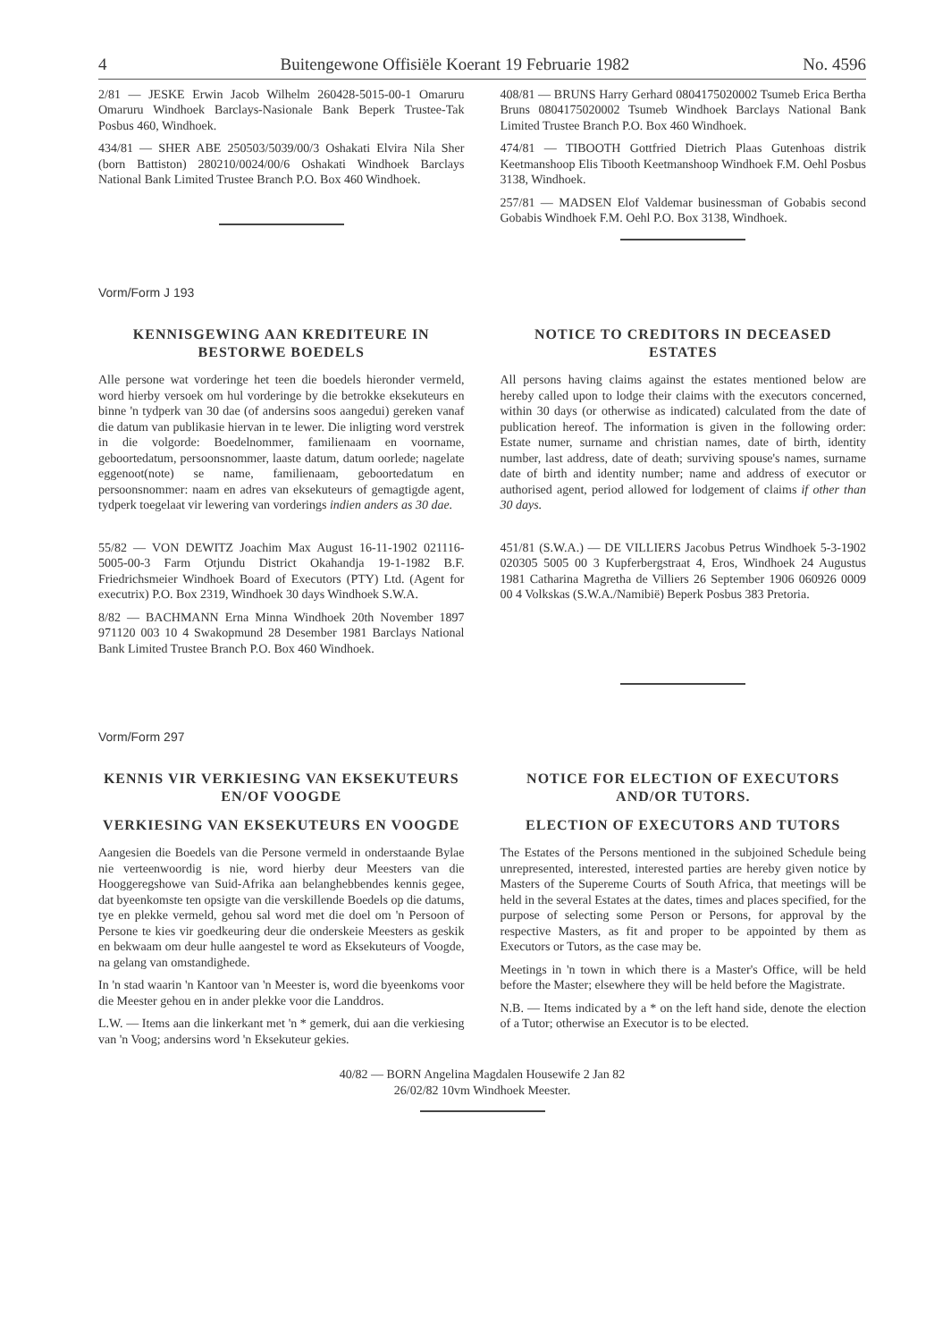4 Buitengewone Offisiële Koerant 19 Februarie 1982 No. 4596
2/81 — JESKE Erwin Jacob Wilhelm 260428-5015-00-1 Omaruru Omaruru Windhoek Barclays-Nasionale Bank Beperk Trustee-Tak Posbus 460, Windhoek.
434/81 — SHER ABE 250503/5039/00/3 Oshakati Elvira Nila Sher (born Battiston) 280210/0024/00/6 Oshakati Windhoek Barclays National Bank Limited Trustee Branch P.O. Box 460 Windhoek.
408/81 — BRUNS Harry Gerhard 0804175020002 Tsumeb Erica Bertha Bruns 0804175020002 Tsumeb Windhoek Barclays National Bank Limited Trustee Branch P.O. Box 460 Windhoek.
474/81 — TIBOOTH Gottfried Dietrich Plaas Gutenhoas distrik Keetmanshoop Elis Tibooth Keetmanshoop Windhoek F.M. Oehl Posbus 3138, Windhoek.
257/81 — MADSEN Elof Valdemar businessman of Gobabis second Gobabis Windhoek F.M. Oehl P.O. Box 3138, Windhoek.
Vorm/Form J 193
KENNISGEWING AAN KREDITEURE IN BESTORWE BOEDELS
Alle persone wat vorderinge het teen die boedels hieronder vermeld, word hierby versoek om hul vorderinge by die betrokke eksekuteurs en binne 'n tydperk van 30 dae (of andersins soos aangedui) gereken vanaf die datum van publikasie hiervan in te lewer. Die inligting word verstrek in die volgorde: Boedelnommer, familienaam en voorname, geboortedatum, persoonsnommer, laaste datum, datum oorlede; nagelate eggenoot(note) se name, familienaam, geboortedatum en persoonsnommer: naam en adres van eksekuteurs of gemagtigde agent, tydperk toegelaat vir lewering van vorderings indien anders as 30 dae.
55/82 — VON DEWITZ Joachim Max August 16-11-1902 021116-5005-00-3 Farm Otjundu District Okahandja 19-1-1982 B.F. Friedrichsmeier Windhoek Board of Executors (PTY) Ltd. (Agent for executrix) P.O. Box 2319, Windhoek 30 days Windhoek S.W.A.
8/82 — BACHMANN Erna Minna Windhoek 20th November 1897 971120 003 10 4 Swakopmund 28 Desember 1981 Barclays National Bank Limited Trustee Branch P.O. Box 460 Windhoek.
NOTICE TO CREDITORS IN DECEASED ESTATES
All persons having claims against the estates mentioned below are hereby called upon to lodge their claims with the executors concerned, within 30 days (or otherwise as indicated) calculated from the date of publication hereof. The information is given in the following order: Estate numer, surname and christian names, date of birth, identity number, last address, date of death; surviving spouse's names, surname date of birth and identity number; name and address of executor or authorised agent, period allowed for lodgement of claims if other than 30 days.
451/81 (S.W.A.) — DE VILLIERS Jacobus Petrus Windhoek 5-3-1902 020305 5005 00 3 Kupferbergstraat 4, Eros, Windhoek 24 Augustus 1981 Catharina Magretha de Villiers 26 September 1906 060926 0009 00 4 Volkskas (S.W.A./Namibië) Beperk Posbus 383 Pretoria.
Vorm/Form 297
KENNIS VIR VERKIESING VAN EKSEKUTEURS EN/OF VOOGDE
VERKIESING VAN EKSEKUTEURS EN VOOGDE
Aangesien die Boedels van die Persone vermeld in onderstaande Bylae nie verteenwoordig is nie, word hierby deur Meesters van die Hooggeregshowe van Suid-Afrika aan belanghebbendes kennis gegee, dat byeenkomste ten opsigte van die verskillende Boedels op die datums, tye en plekke vermeld, gehou sal word met die doel om 'n Persoon of Persone te kies vir goedkeuring deur die onderskeie Meesters as geskik en bekwaam om deur hulle aangestel te word as Eksekuteurs of Voogde, na gelang van omstandighede.
In 'n stad waarin 'n Kantoor van 'n Meester is, word die byeenkoms voor die Meester gehou en in ander plekke voor die Landdros.
L.W. — Items aan die linkerkant met 'n * gemerk, dui aan die verkiesing van 'n Voog; andersins word 'n Eksekuteur gekies.
NOTICE FOR ELECTION OF EXECUTORS AND/OR TUTORS.
ELECTION OF EXECUTORS AND TUTORS
The Estates of the Persons mentioned in the subjoined Schedule being unrepresented, interested, interested parties are hereby given notice by Masters of the Supereme Courts of South Africa, that meetings will be held in the several Estates at the dates, times and places specified, for the purpose of selecting some Person or Persons, for approval by the respective Masters, as fit and proper to be appointed by them as Executors or Tutors, as the case may be.
Meetings in 'n town in which there is a Master's Office, will be held before the Master; elsewhere they will be held before the Magistrate.
N.B. — Items indicated by a * on the left hand side, denote the election of a Tutor; otherwise an Executor is to be elected.
40/82 — BORN Angelina Magdalen Housewife 2 Jan 82
26/02/82 10vm Windhoek Meester.